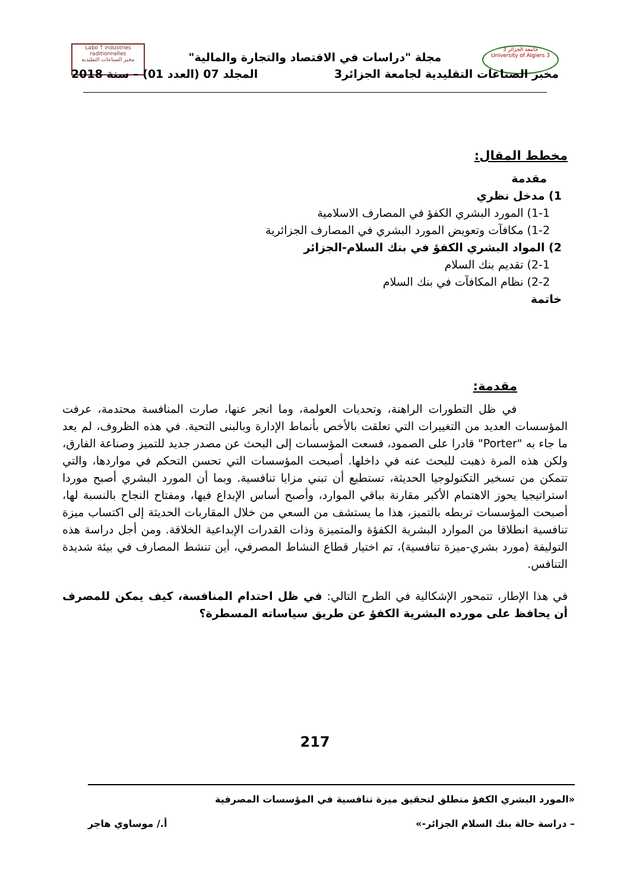جامعة الجزائر 3
University of Algiers 3
Labo T industries raditionnelles
مخبر الصناعات التقليدية
مجلة "دراسات في الاقتصاد والتجارة والمالية"
مخبر الصناعات التقليدية لجامعة الجزائر3 المجلد 07 (العدد 01) – سنة 2018
مخطط المقال:
مقدمة
1) مدخل نظري
1-1) المورد البشري الكفؤ في المصارف الاسلامية
1-2) مكافآت وتعويض المورد البشري في المصارف الجزائرية
2) المواد البشري الكفؤ في بنك السلام-الجزائر
2-1) تقديم بنك السلام
2-2) نظام المكافآت في بنك السلام
خاتمة
مقدمة:
في ظل التطورات الراهنة، وتحديات العولمة، وما انجر عنها، صارت المنافسة محتدمة، عرفت المؤسسات العديد من التغييرات التي تعلقت بالأخص بأنماط الإدارة وبالبنى التحية. في هذه الظروف، لم يعد ما جاء به "Porter" قادرا على الصمود، فسعت المؤسسات إلى البحث عن مصدر جديد للتميز وصناعة الفارق، ولكن هذه المرة ذهبت للبحث عنه في داخلها. أصبحت المؤسسات التي تحسن التحكم في مواردها، والتي تتمكن من تسخير التكنولوجيا الحديثة، تستطيع أن تبني مزايا تنافسية. وبما أن المورد البشري أصبح موردا استراتيجيا يحوز الاهتمام الأكبر مقارنة بباقي الموارد، وأصبح أساس الإبداع فيها، ومفتاح النجاح بالنسبة لها، أصبحت المؤسسات تربطه بالتميز، هذا ما يستشف من السعي من خلال المقاربات الحديثة إلى اكتساب ميزة تنافسية انطلاقا من الموارد البشرية الكفؤة والمتميزة وذات القدرات الإبداعية الخلاقة. ومن أجل دراسة هذه التوليفة (مورد بشري-ميزة تنافسية)، تم اختيار قطاع النشاط المصرفي، أين تنشط المصارف في بيئة شديدة التنافس.
في هذا الإطار، تتمحور الإشكالية في الطرح التالي: في ظل احتدام المنافسة، كيف يمكن للمصرف أن يحافظ على مورده البشرية الكفؤ عن طريق سياساته المسطرة؟
217
«المورد البشري الكفؤ منطلق لتحقيق ميزة تنافسية في المؤسسات المصرفية
– دراسة حالة بنك السلام الجزائر-» أ./ موساوي هاجر